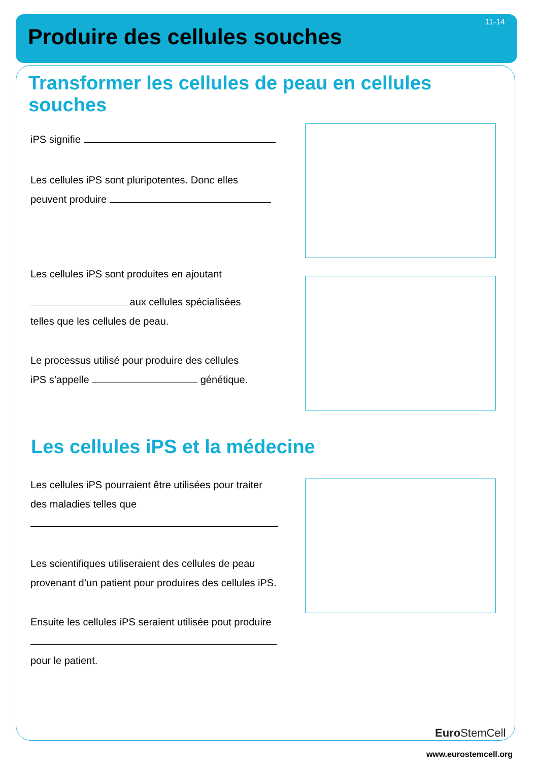Produire des cellules souches
11-14
Transformer les cellules de peau en cellules souches
iPS signifie
Les cellules iPS sont pluripotentes. Donc elles
peuvent produire
Les cellules iPS sont produites en ajoutant
aux cellules spécialisées
telles que les cellules de peau.
Le processus utilisé pour produire des cellules
iPS s’appelle génétique.
Les cellules iPS et la médecine
Les cellules iPS pourraient être utilisées pour traiter
des maladies telles que
Les scientifiques utiliseraient des cellules de peau
provenant d’un patient pour produires des cellules iPS.
Ensuite les cellules iPS seraient utilisée pout produire
pour le patient.
Euro StemCell
www.eurostemcell.org